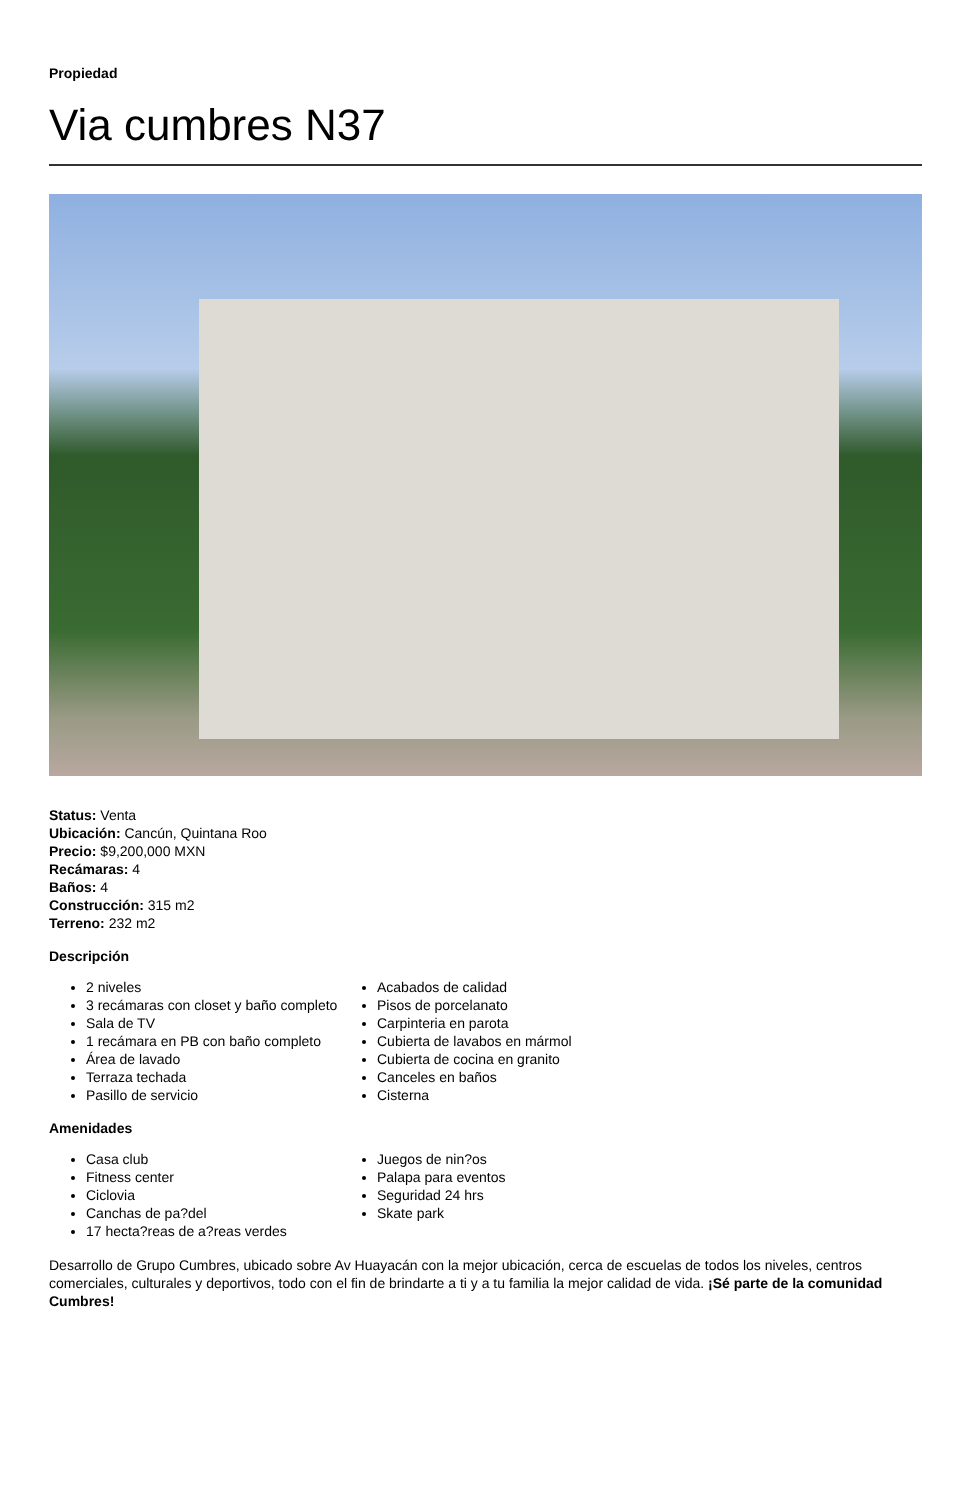Propiedad
Via cumbres N37
Status: Venta
Ubicación: Cancún, Quintana Roo
Precio: $9,200,000 MXN
Recámaras: 4
Baños: 4
Construcción: 315 m2
Terreno: 232 m2
Descripción
2 niveles
3 recámaras con closet y baño completo
Sala de TV
1 recámara en PB con baño completo
Área de lavado
Terraza techada
Pasillo de servicio
Acabados de calidad
Pisos de porcelanato
Carpinteria en parota
Cubierta de lavabos en mármol
Cubierta de cocina en granito
Canceles en baños
Cisterna
Amenidades
Casa club
Fitness center
Ciclovia
Canchas de pa?del
17 hecta?reas de a?reas verdes
Juegos de nin?os
Palapa para eventos
Seguridad 24 hrs
Skate park
Desarrollo de Grupo Cumbres, ubicado sobre Av Huayacán con la mejor ubicación, cerca de escuelas de todos los niveles, centros comerciales, culturales y deportivos, todo con el fin de brindarte a ti y a tu familia la mejor calidad de vida. ¡Sé parte de la comunidad Cumbres!